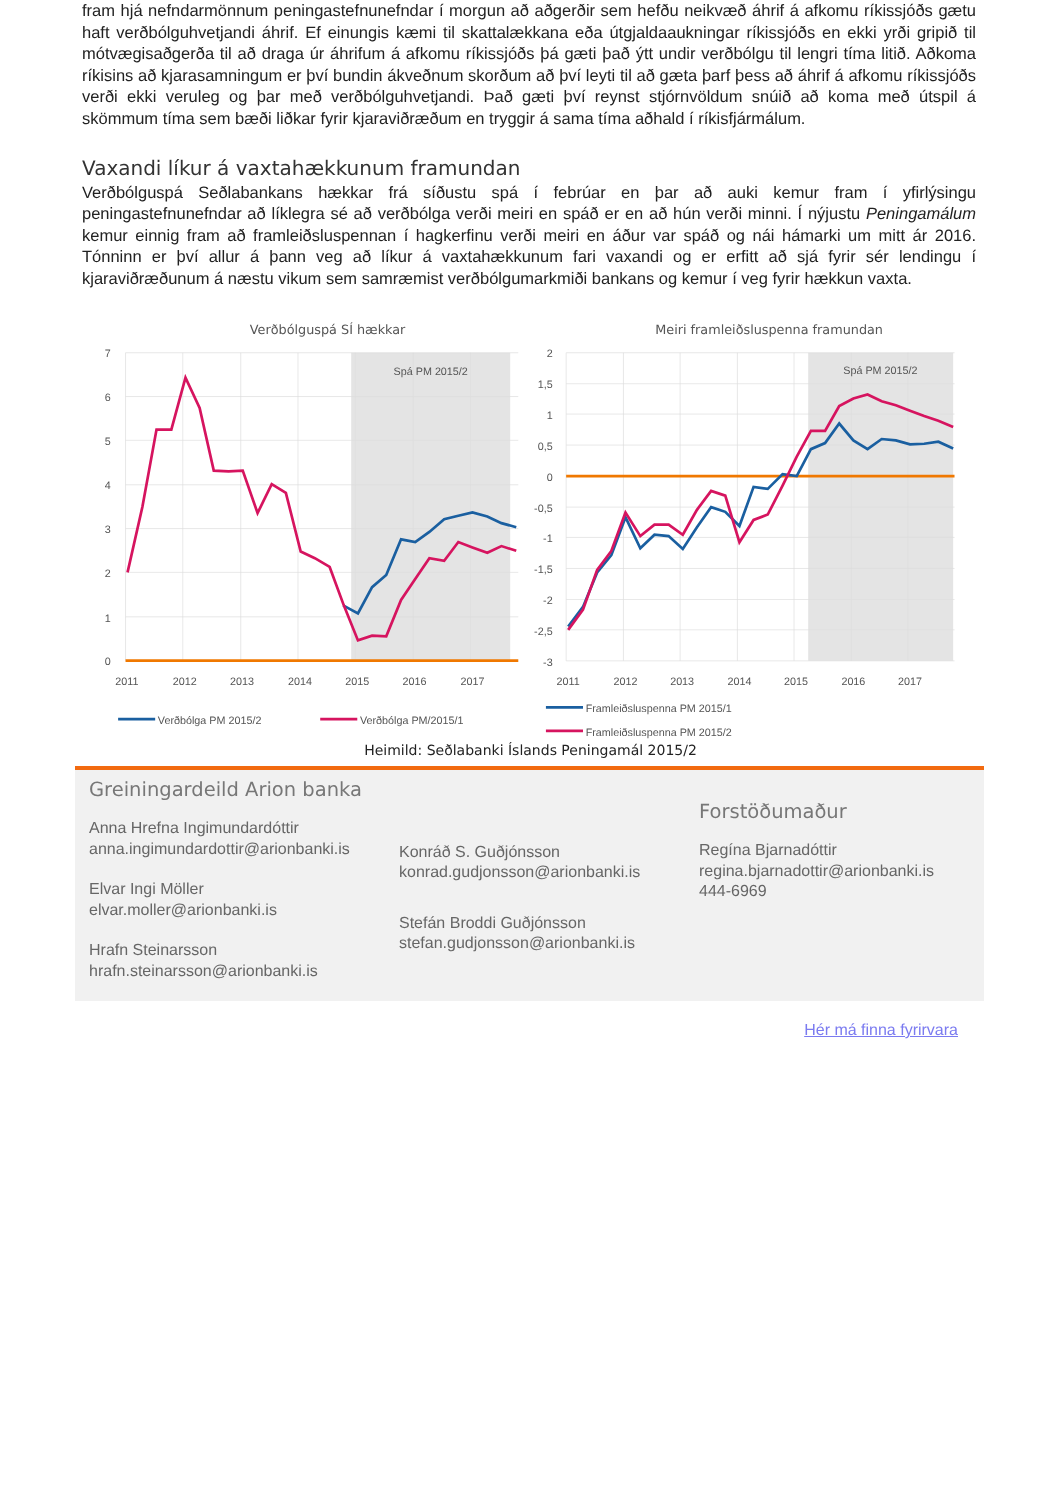fram hjá nefndarmönnum peningastefnunefndar í morgun að aðgerðir sem hefðu neikvæð áhrif á afkomu ríkissjóðs gætu haft verðbólguhvetjandi áhrif. Ef einungis kæmi til skattalækkana eða útgjaldaaukningar ríkissjóðs en ekki yrði gripið til mótvægisaðgerða til að draga úr áhrifum á afkomu ríkissjóðs þá gæti það ýtt undir verðbólgu til lengri tíma litið. Aðkoma ríkisins að kjarasamningum er því bundin ákveðnum skorðum að því leyti til að gæta þarf þess að áhrif á afkomu ríkissjóðs verði ekki veruleg og þar með verðbólguhvetjandi. Það gæti því reynst stjórnvöldum snúið að koma með útspil á skömmum tíma sem bæði liðkar fyrir kjaraviðræðum en tryggir á sama tíma aðhald í ríkisfjármálum.
Vaxandi líkur á vaxtahækkunum framundan
Verðbólguspá Seðlabankans hækkar frá síðustu spá í febrúar en þar að auki kemur fram í yfirlýsingu peningastefnunefndar að líklegra sé að verðbólga verði meiri en spáð er en að hún verði minni. Í nýjustu Peningamálum kemur einnig fram að framleiðsluspennan í hagkerfinu verði meiri en áður var spáð og nái hámarki um mitt ár 2016. Tónninn er því allur á þann veg að líkur á vaxtahækkunum fari vaxandi og er erfitt að sjá fyrir sér lendingu í kjaraviðræðunum á næstu vikum sem samræmist verðbólgumarkmiði bankans og kemur í veg fyrir hækkun vaxta.
Verðbólguspá SÍ hækkar
Spá PM 2015/2
7
6
5
4
3
2
1
0
2011
2012
2013
2014
2015
2016
2017
Verðbólga PM 2015/2
Verðbólga PM/2015/1
Meiri framleiðsluspenna framundan
Spá PM 2015/2
2
1,5
1
0,5
0
-0,5
-1
-1,5
-2
-2,5
-3
2011
2012
2013
2014
2015
2016
2017
Framleiðsluspenna PM 2015/1
Framleiðsluspenna PM 2015/2
Heimild: Seðlabanki Íslands Peningamál 2015/2
Greiningardeild Arion banka
Anna Hrefna Ingimundardóttir
anna.ingimundardottir@arionbanki.is
Elvar Ingi Möller
elvar.moller@arionbanki.is
Hrafn Steinarsson
hrafn.steinarsson@arionbanki.is
Konráð S. Guðjónsson
konrad.gudjonsson@arionbanki.is
Stefán Broddi Guðjónsson
stefan.gudjonsson@arionbanki.is
Forstöðumaður
Regína Bjarnadóttir
regina.bjarnadottir@arionbanki.is
444-6969
Hér má finna fyrirvara